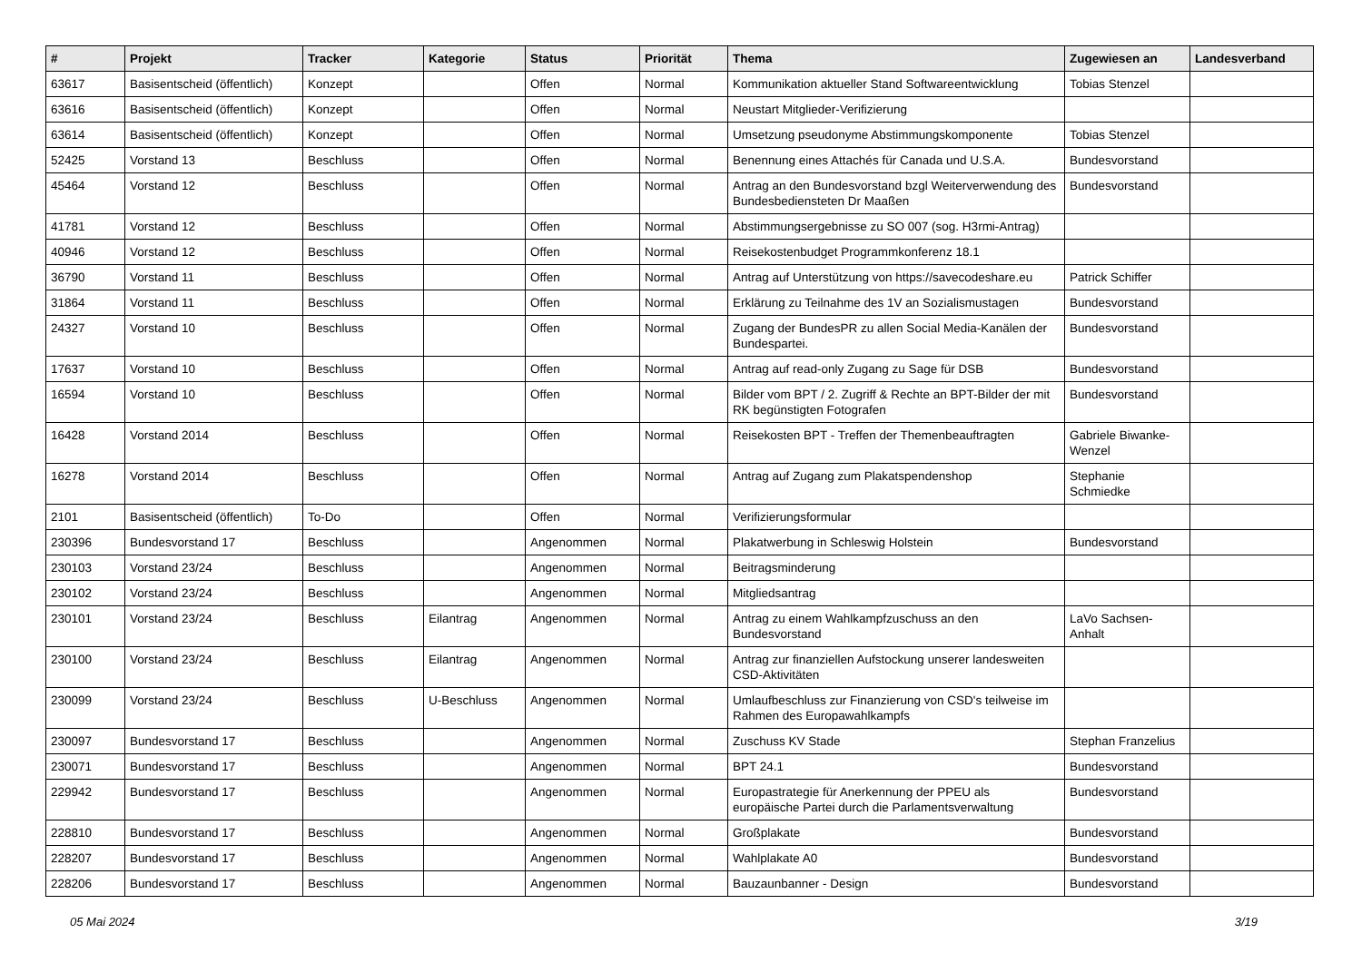| # | Projekt | Tracker | Kategorie | Status | Priorität | Thema | Zugewiesen an | Landesverband |
| --- | --- | --- | --- | --- | --- | --- | --- | --- |
| 63617 | Basisentscheid (öffentlich) | Konzept | | Offen | Normal | Kommunikation aktueller Stand Softwareentwicklung | Tobias Stenzel | |
| 63616 | Basisentscheid (öffentlich) | Konzept | | Offen | Normal | Neustart Mitglieder-Verifizierung | | |
| 63614 | Basisentscheid (öffentlich) | Konzept | | Offen | Normal | Umsetzung pseudonyme Abstimmungskomponente | Tobias Stenzel | |
| 52425 | Vorstand 13 | Beschluss | | Offen | Normal | Benennung eines Attachés für Canada und U.S.A. | Bundesvorstand | |
| 45464 | Vorstand 12 | Beschluss | | Offen | Normal | Antrag an den Bundesvorstand bzgl Weiterverwendung des Bundesbediensteten Dr Maaßen | Bundesvorstand | |
| 41781 | Vorstand 12 | Beschluss | | Offen | Normal | Abstimmungsergebnisse zu SO 007 (sog. H3rmi-Antrag) | | |
| 40946 | Vorstand 12 | Beschluss | | Offen | Normal | Reisekostenbudget Programmkonferenz 18.1 | | |
| 36790 | Vorstand 11 | Beschluss | | Offen | Normal | Antrag auf Unterstützung von https://savecodeshare.eu | Patrick Schiffer | |
| 31864 | Vorstand 11 | Beschluss | | Offen | Normal | Erklärung zu Teilnahme des 1V an Sozialismustagen | Bundesvorstand | |
| 24327 | Vorstand 10 | Beschluss | | Offen | Normal | Zugang der BundesPR zu allen Social Media-Kanälen der Bundespartei. | Bundesvorstand | |
| 17637 | Vorstand 10 | Beschluss | | Offen | Normal | Antrag auf read-only Zugang zu Sage für DSB | Bundesvorstand | |
| 16594 | Vorstand 10 | Beschluss | | Offen | Normal | Bilder vom BPT / 2. Zugriff & Rechte an BPT-Bilder der mit RK begünstigten Fotografen | Bundesvorstand | |
| 16428 | Vorstand 2014 | Beschluss | | Offen | Normal | Reisekosten BPT - Treffen der Themenbeauftragten | Gabriele Biwanke-Wenzel | |
| 16278 | Vorstand 2014 | Beschluss | | Offen | Normal | Antrag auf Zugang zum Plakatspendenshop | Stephanie Schmiedke | |
| 2101 | Basisentscheid (öffentlich) | To-Do | | Offen | Normal | Verifizierungsformular | | |
| 230396 | Bundesvorstand 17 | Beschluss | | Angenommen | Normal | Plakatwerbung in Schleswig Holstein | Bundesvorstand | |
| 230103 | Vorstand 23/24 | Beschluss | | Angenommen | Normal | Beitragsminderung | | |
| 230102 | Vorstand 23/24 | Beschluss | | Angenommen | Normal | Mitgliedsantrag | | |
| 230101 | Vorstand 23/24 | Beschluss | Eilantrag | Angenommen | Normal | Antrag zu einem Wahlkampfzuschuss an den Bundesvorstand | LaVo Sachsen-Anhalt | |
| 230100 | Vorstand 23/24 | Beschluss | Eilantrag | Angenommen | Normal | Antrag zur finanziellen Aufstockung unserer landesweiten CSD-Aktivitäten | | |
| 230099 | Vorstand 23/24 | Beschluss | U-Beschluss | Angenommen | Normal | Umlaufbeschluss zur Finanzierung von CSD's teilweise im Rahmen des Europawahlkampfs | | |
| 230097 | Bundesvorstand 17 | Beschluss | | Angenommen | Normal | Zuschuss KV Stade | Stephan Franzelius | |
| 230071 | Bundesvorstand 17 | Beschluss | | Angenommen | Normal | BPT 24.1 | Bundesvorstand | |
| 229942 | Bundesvorstand 17 | Beschluss | | Angenommen | Normal | Europastrategie für Anerkennung der PPEU als europäische Partei durch die Parlamentsverwaltung | Bundesvorstand | |
| 228810 | Bundesvorstand 17 | Beschluss | | Angenommen | Normal | Großplakate | Bundesvorstand | |
| 228207 | Bundesvorstand 17 | Beschluss | | Angenommen | Normal | Wahlplakate A0 | Bundesvorstand | |
| 228206 | Bundesvorstand 17 | Beschluss | | Angenommen | Normal | Bauzaunbanner - Design | Bundesvorstand | |
05 Mai 2024 3/19